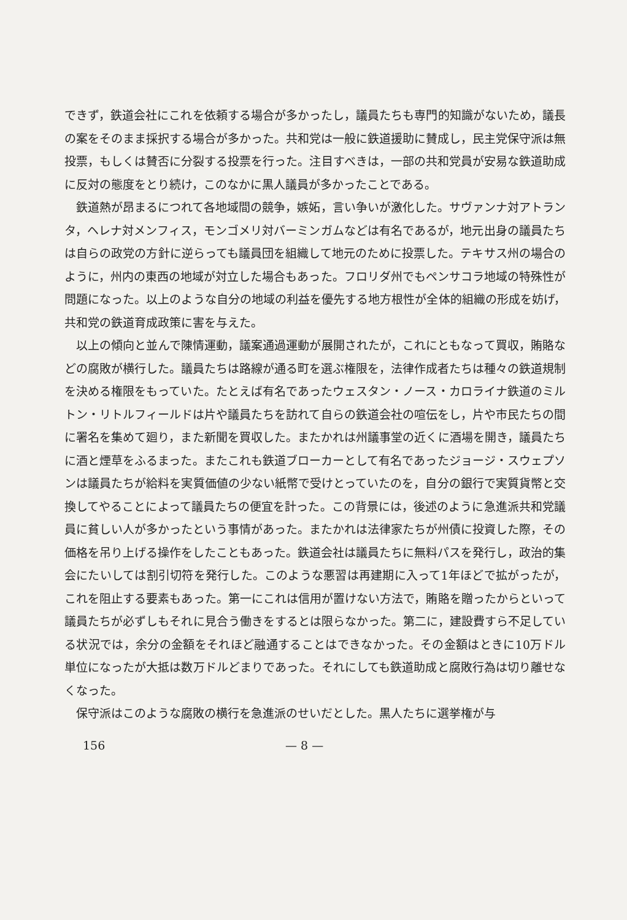できず，鉄道会社にこれを依頼する場合が多かったし，議員たちも専門的知識がないため，議長の案をそのまま採択する場合が多かった。共和党は一般に鉄道援助に賛成し，民主党保守派は無投票，もしくは賛否に分裂する投票を行った。注目すべきは，一部の共和党員が安易な鉄道助成に反対の態度をとり続け，このなかに黒人議員が多かったことである。
鉄道熱が昂まるにつれて各地域間の競争，嫉妬，言い争いが激化した。サヴァンナ対アトランタ，ヘレナ対メンフィス，モンゴメリ対バーミンガムなどは有名であるが，地元出身の議員たちは自らの政党の方針に逆らっても議員団を組織して地元のために投票した。テキサス州の場合のように，州内の東西の地域が対立した場合もあった。フロリダ州でもペンサコラ地域の特殊性が問題になった。以上のような自分の地域の利益を優先する地方根性が全体的組織の形成を妨げ，共和党の鉄道育成政策に害を与えた。
以上の傾向と並んで陳情運動，議案通過運動が展開されたが，これにともなって買収，賄賂などの腐敗が横行した。議員たちは路線が通る町を選ぶ権限を，法律作成者たちは種々の鉄道規制を決める権限をもっていた。たとえば有名であったウェスタン・ノース・カロライナ鉄道のミルトン・リトルフィールドは片や議員たちを訪れて自らの鉄道会社の喧伝をし，片や市民たちの間に署名を集めて廻り，また新聞を買収した。またかれは州議事堂の近くに酒場を開き，議員たちに酒と煙草をふるまった。またこれも鉄道ブローカーとして有名であったジョージ・スウェプソンは議員たちが給料を実質価値の少ない紙幣で受けとっていたのを，自分の銀行で実質貨幣と交換してやることによって議員たちの便宜を計った。この背景には，後述のように急進派共和党議員に貧しい人が多かったという事情があった。またかれは法律家たちが州債に投資した際，その価格を吊り上げる操作をしたこともあった。鉄道会社は議員たちに無料パスを発行し，政治的集会にたいしては割引切符を発行した。このような悪習は再建期に入って1年ほどで拡がったが，これを阻止する要素もあった。第一にこれは信用が置けない方法で，賄賂を贈ったからといって議員たちが必ずしもそれに見合う働きをするとは限らなかった。第二に，建設費すら不足している状況では，余分の金額をそれほど融通することはできなかった。その金額はときに10万ドル単位になったが大抵は数万ドルどまりであった。それにしても鉄道助成と腐敗行為は切り離せなくなった。
保守派はこのような腐敗の横行を急進派のせいだとした。黒人たちに選挙権が与
156 — 8 —